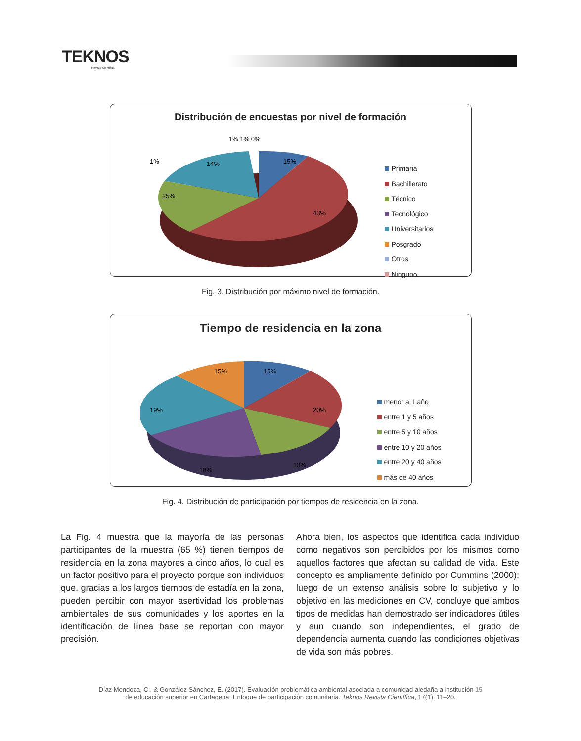TEKNOS
Revista Científica
Distribución de encuestas por nivel de formación
15%
43%
25%
14%
1%
1% 1% 0%
Primaria
Bachillerato
Técnico
Tecnológico
Universitarios
Posgrado
Otros
Ninguno
Fig. 3. Distribución por máximo nivel de formación.
Tiempo de residencia en la zona
15%
20%
13%
18%
19%
15%
menor a 1 año
entre 1 y 5 años
entre 5 y 10 años
entre 10 y 20 años
entre 20 y 40 años
más de 40 años
Fig. 4. Distribución de participación por tiempos de residencia en la zona.
La Fig. 4 muestra que la mayoría de las personas participantes de la muestra (65 %) tienen tiempos de residencia en la zona mayores a cinco años, lo cual es un factor positivo para el proyecto porque son individuos que, gracias a los largos tiempos de estadía en la zona, pueden percibir con mayor asertividad los problemas ambientales de sus comunidades y los aportes en la identificación de línea base se reportan con mayor precisión.
Ahora bien, los aspectos que identifica cada individuo como negativos son percibidos por los mismos como aquellos factores que afectan su calidad de vida. Este concepto es ampliamente definido por Cummins (2000); luego de un extenso análisis sobre lo subjetivo y lo objetivo en las mediciones en CV, concluye que ambos tipos de medidas han demostrado ser indicadores útiles y aun cuando son independientes, el grado de dependencia aumenta cuando las condiciones objetivas de vida son más pobres.
Díaz Mendoza, C., & González Sánchez, E. (2017). Evaluación problemática ambiental asociada a comunidad aledaña a institución 15
de educación superior en Cartagena. Enfoque de participación comunitaria. Teknos Revista Científica, 17(1), 11–20.